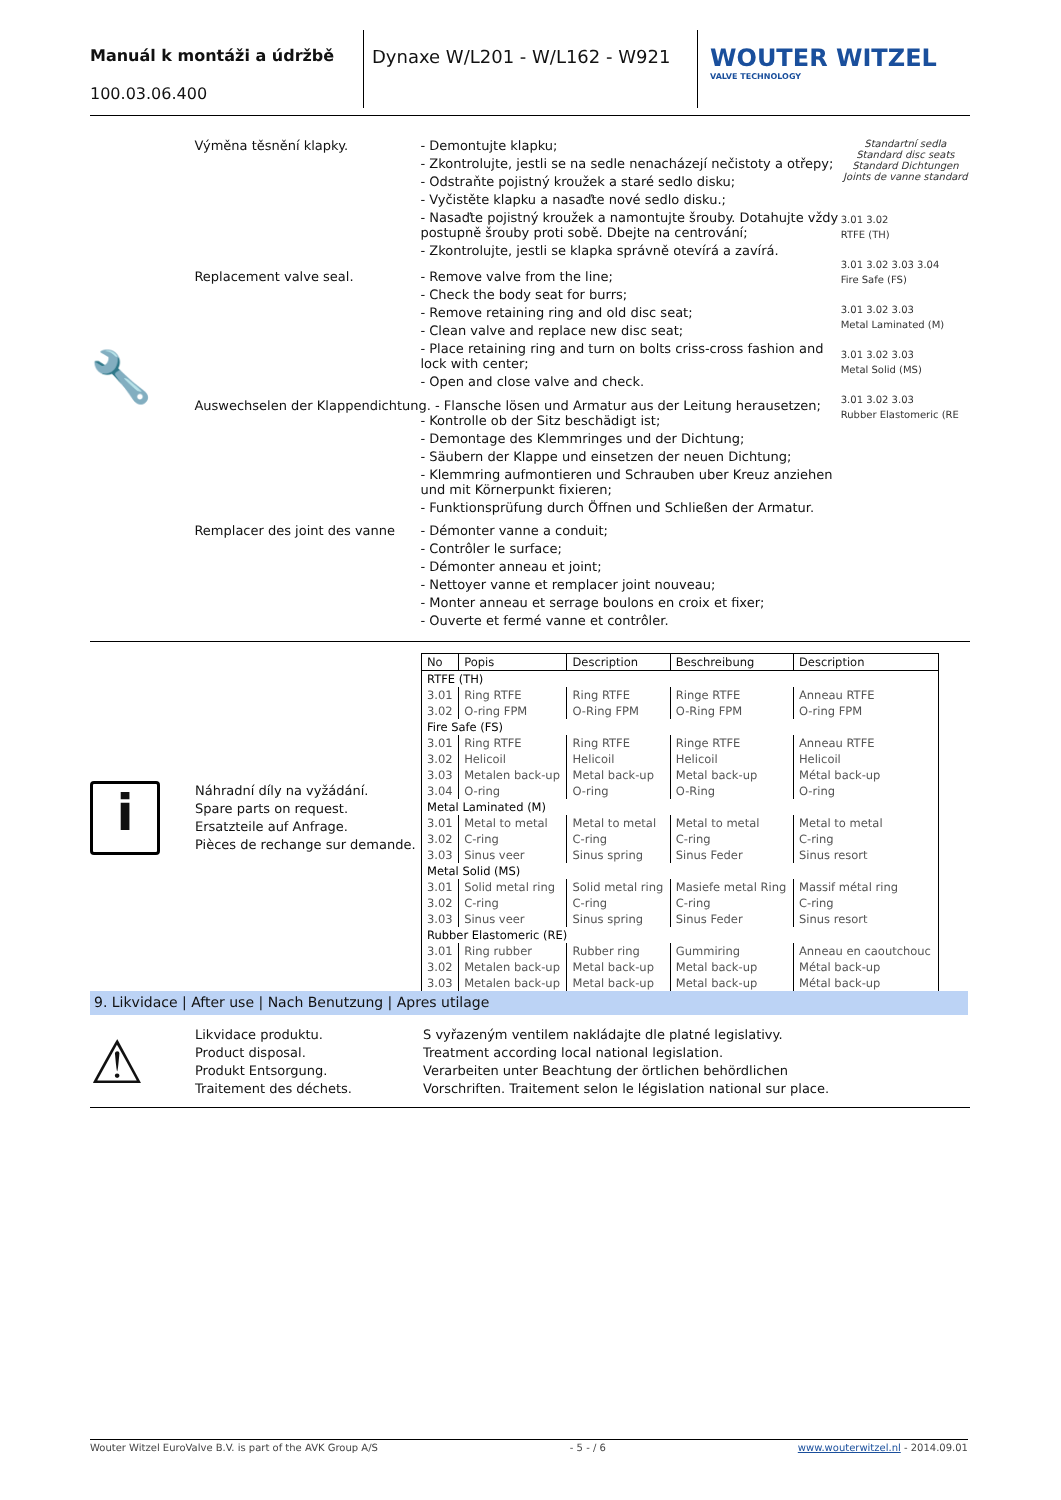Manuál k montáži a údržbě
100.03.06.400
Dynaxe W/L201 - W/L162 - W921
WOUTER WITZEL
VALVE TECHNOLOGY
🔧
Výměna těsnění klapky. - Demontujte klapku;
- Zkontrolujte, jestli se na sedle nenacházejí nečistoty a otřepy;
- Odstraňte pojistný kroužek a staré sedlo disku;
- Vyčistěte klapku a nasaďte nové sedlo disku.;
- Nasaďte pojistný kroužek a namontujte šrouby. Dotahujte vždy postupně šrouby proti sobě. Dbejte na centrování;
- Zkontrolujte, jestli se klapka správně otevírá a zavírá.
Replacement valve seal. - Remove valve from the line;
- Check the body seat for burrs;
- Remove retaining ring and old disc seat;
- Clean valve and replace new disc seat;
- Place retaining ring and turn on bolts criss-cross fashion and lock with center;
- Open and close valve and check.
Auswechselen der Klappendichtung. - Flansche lösen und Armatur aus der Leitung herausetzen;
- Kontrolle ob der Sitz beschädigt ist;
- Demontage des Klemmringes und der Dichtung;
- Säubern der Klappe und einsetzen der neuen Dichtung;
- Klemmring aufmontieren und Schrauben uber Kreuz anziehen und mit Körnerpunkt fixieren;
- Funktionsprüfung durch Öffnen und Schließen der Armatur.
Remplacer des joint des vanne
- Démonter vanne a conduit;
- Contrôler le surface;
- Démonter anneau et joint;
- Nettoyer vanne et remplacer joint nouveau;
- Monter anneau et serrage boulons en croix et fixer;
- Ouverte et fermé vanne et contrôler.
Standartní sedla
Standard disc seats
Standard Dichtungen
Joints de vanne standard
3.01 3.02
RTFE (TH)
3.01 3.02 3.03 3.04
Fire Safe (FS)
3.01 3.02 3.03
Metal Laminated (M)
3.01 3.02 3.03
Metal Solid (MS)
3.01 3.02 3.03
Rubber Elastomeric (RE
i
Náhradní díly na vyžádání.
Spare parts on request.
Ersatzteile auf Anfrage.
Pièces de rechange sur demande.
| No | Popis | Description | Beschreibung | Description |
| --- | --- | --- | --- | --- |
| RTFE (TH) | | | | |
| 3.01 | Ring RTFE | Ring RTFE | Ringe RTFE | Anneau RTFE |
| 3.02 | O-ring FPM | O-Ring FPM | O-Ring FPM | O-ring FPM |
| Fire Safe (FS) | | | | |
| 3.01 | Ring RTFE | Ring RTFE | Ringe RTFE | Anneau RTFE |
| 3.02 | Helicoil | Helicoil | Helicoil | Helicoil |
| 3.03 | Metalen back-up | Metal back-up | Metal back-up | Métal back-up |
| 3.04 | O-ring | O-ring | O-Ring | O-ring |
| Metal Laminated (M) | | | | |
| 3.01 | Metal to metal | Metal to metal | Metal to metal | Metal to metal |
| 3.02 | C-ring | C-ring | C-ring | C-ring |
| 3.03 | Sinus veer | Sinus spring | Sinus Feder | Sinus resort |
| Metal Solid (MS) | | | | |
| 3.01 | Solid metal ring | Solid metal ring | Masiefe metal Ring | Massif métal ring |
| 3.02 | C-ring | C-ring | C-ring | C-ring |
| 3.03 | Sinus veer | Sinus spring | Sinus Feder | Sinus resort |
| Rubber Elastomeric (RE) | | | | |
| 3.01 | Ring rubber | Rubber ring | Gummiring | Anneau en caoutchouc |
| 3.02 | Metalen back-up | Metal back-up | Metal back-up | Métal back-up |
| 3.03 | Metalen back-up | Metal back-up | Metal back-up | Métal back-up |
9. Likvidace | After use | Nach Benutzung | Apres utilage
⚠
Likvidace produktu.
Product disposal.
Produkt Entsorgung.
Traitement des déchets.
S vyřazeným ventilem nakládajte dle platné legislativy.
Treatment according local national legislation.
Verarbeiten unter Beachtung der örtlichen behördlichen
Vorschriften. Traitement selon le législation national sur place.
Wouter Witzel EuroValve B.V. is part of the AVK Group A/S - 5 - / 6 www.wouterwitzel.nl - 2014.09.01